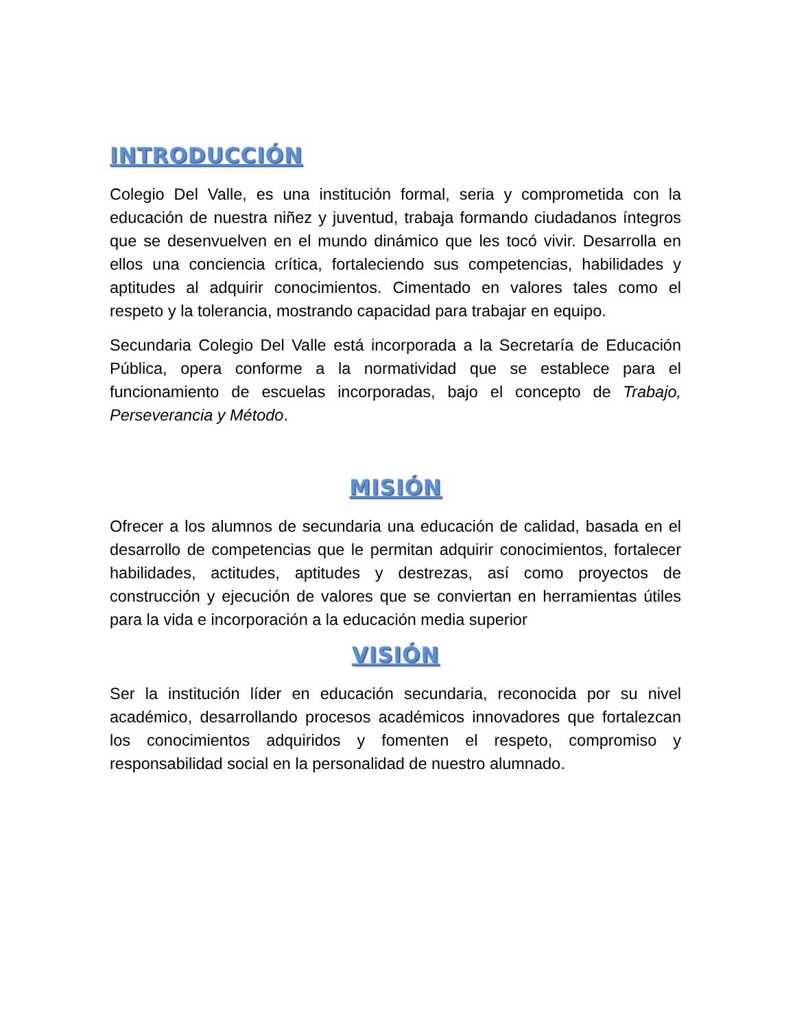INTRODUCCIÓN
Colegio Del Valle, es una institución formal, seria y comprometida con la educación de nuestra niñez y juventud, trabaja formando ciudadanos íntegros que se desenvuelven en el mundo dinámico que les tocó vivir. Desarrolla en ellos una conciencia crítica, fortaleciendo sus competencias, habilidades y aptitudes al adquirir conocimientos. Cimentado en valores tales como el respeto y la tolerancia, mostrando capacidad para trabajar en equipo.
Secundaria Colegio Del Valle está incorporada a la Secretaría de Educación Pública, opera conforme a la normatividad que se establece para el funcionamiento de escuelas incorporadas, bajo el concepto de Trabajo, Perseverancia y Método.
MISIÓN
Ofrecer a los alumnos de secundaria una educación de calidad, basada en el desarrollo de competencias que le permitan adquirir conocimientos, fortalecer habilidades, actitudes, aptitudes y destrezas, así como proyectos de construcción y ejecución de valores que se conviertan en herramientas útiles para la vida e incorporación a la educación media superior
VISIÓN
Ser la institución líder en educación secundaria, reconocida por su nivel académico, desarrollando procesos académicos innovadores que fortalezcan los conocimientos adquiridos y fomenten el respeto, compromiso y responsabilidad social en la personalidad de nuestro alumnado.